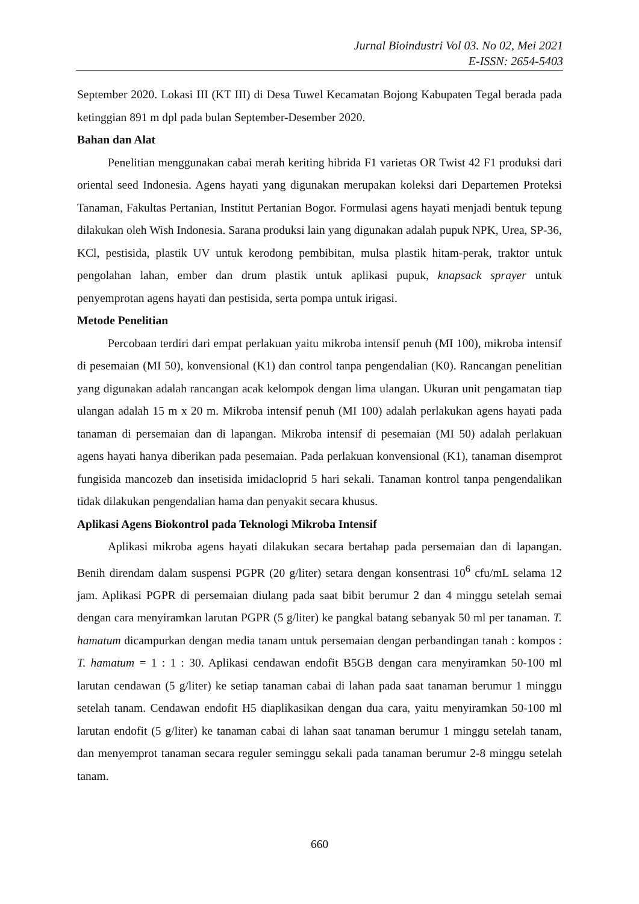Jurnal Bioindustri Vol 03. No 02, Mei 2021
E-ISSN: 2654-5403
September 2020. Lokasi III (KT III) di Desa Tuwel Kecamatan Bojong Kabupaten Tegal berada pada ketinggian 891 m dpl pada bulan September-Desember 2020.
Bahan dan Alat
Penelitian menggunakan cabai merah keriting hibrida F1 varietas OR Twist 42 F1 produksi dari oriental seed Indonesia. Agens hayati yang digunakan merupakan koleksi dari Departemen Proteksi Tanaman, Fakultas Pertanian, Institut Pertanian Bogor. Formulasi agens hayati menjadi bentuk tepung dilakukan oleh Wish Indonesia. Sarana produksi lain yang digunakan adalah pupuk NPK, Urea, SP-36, KCl, pestisida, plastik UV untuk kerodong pembibitan, mulsa plastik hitam-perak, traktor untuk pengolahan lahan, ember dan drum plastik untuk aplikasi pupuk, knapsack sprayer untuk penyemprotan agens hayati dan pestisida, serta pompa untuk irigasi.
Metode Penelitian
Percobaan terdiri dari empat perlakuan yaitu mikroba intensif penuh (MI 100), mikroba intensif di pesemaian (MI 50), konvensional (K1) dan control tanpa pengendalian (K0). Rancangan penelitian yang digunakan adalah rancangan acak kelompok dengan lima ulangan. Ukuran unit pengamatan tiap ulangan adalah 15 m x 20 m. Mikroba intensif penuh (MI 100) adalah perlakukan agens hayati pada tanaman di persemaian dan di lapangan. Mikroba intensif di pesemaian (MI 50) adalah perlakuan agens hayati hanya diberikan pada pesemaian. Pada perlakuan konvensional (K1), tanaman disemprot fungisida mancozeb dan insetisida imidacloprid 5 hari sekali. Tanaman kontrol tanpa pengendalikan tidak dilakukan pengendalian hama dan penyakit secara khusus.
Aplikasi Agens Biokontrol pada Teknologi Mikroba Intensif
Aplikasi mikroba agens hayati dilakukan secara bertahap pada persemaian dan di lapangan. Benih direndam dalam suspensi PGPR (20 g/liter) setara dengan konsentrasi 10<sup>6</sup> cfu/mL selama 12 jam. Aplikasi PGPR di persemaian diulang pada saat bibit berumur 2 dan 4 minggu setelah semai dengan cara menyiramkan larutan PGPR (5 g/liter) ke pangkal batang sebanyak 50 ml per tanaman. T. hamatum dicampurkan dengan media tanam untuk persemaian dengan perbandingan tanah : kompos : T. hamatum = 1 : 1 : 30. Aplikasi cendawan endofit B5GB dengan cara menyiramkan 50-100 ml larutan cendawan (5 g/liter) ke setiap tanaman cabai di lahan pada saat tanaman berumur 1 minggu setelah tanam. Cendawan endofit H5 diaplikasikan dengan dua cara, yaitu menyiramkan 50-100 ml larutan endofit (5 g/liter) ke tanaman cabai di lahan saat tanaman berumur 1 minggu setelah tanam, dan menyemprot tanaman secara reguler seminggu sekali pada tanaman berumur 2-8 minggu setelah tanam.
660